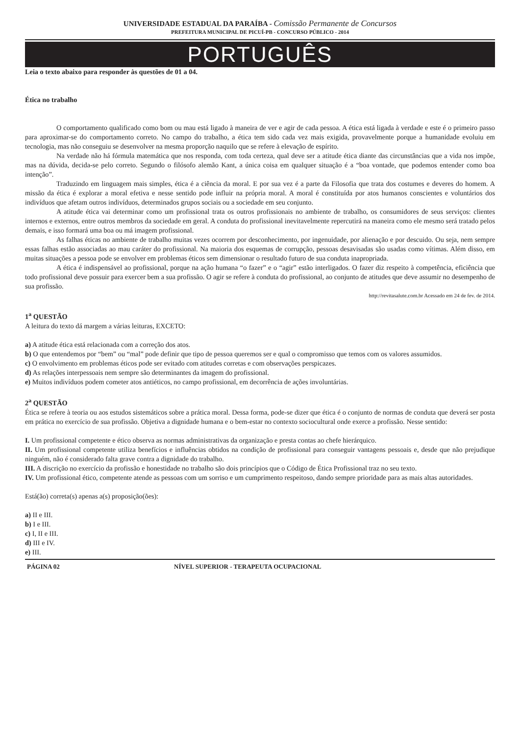UNIVERSIDADE ESTADUAL DA PARAÍBA - Comissão Permanente de Concursos
PREFEITURA MUNICIPAL DE PICUÍ-PB - CONCURSO PÚBLICO - 2014
PORTUGUÊS
Leia o texto abaixo para responder às questões de 01 a 04.
Ética no trabalho
O comportamento qualificado como bom ou mau está ligado à maneira de ver e agir de cada pessoa. A ética está ligada à verdade e este é o primeiro passo para aproximar-se do comportamento correto. No campo do trabalho, a ética tem sido cada vez mais exigida, provavelmente porque a humanidade evoluiu em tecnologia, mas não conseguiu se desenvolver na mesma proporção naquilo que se refere à elevação de espírito.
Na verdade não há fórmula matemática que nos responda, com toda certeza, qual deve ser a atitude ética diante das circunstâncias que a vida nos impõe, mas na dúvida, decida-se pelo correto. Segundo o filósofo alemão Kant, a única coisa em qualquer situação é a “boa vontade, que podemos entender como boa intenção”.
Traduzindo em linguagem mais simples, ética é a ciência da moral. E por sua vez é a parte da Filosofia que trata dos costumes e deveres do homem. A missão da ética é explorar a moral efetiva e nesse sentido pode influir na própria moral. A moral é constituída por atos humanos conscientes e voluntários dos indivíduos que afetam outros indivíduos, determinados grupos sociais ou a sociedade em seu conjunto.
A atitude ética vai determinar como um profissional trata os outros profissionais no ambiente de trabalho, os consumidores de seus serviços: clientes internos e externos, entre outros membros da sociedade em geral. A conduta do profissional inevitavelmente repercutirá na maneira como ele mesmo será tratado pelos demais, e isso formará uma boa ou má imagem profissional.
As falhas éticas no ambiente de trabalho muitas vezes ocorrem por desconhecimento, por ingenuidade, por alienação e por descuido. Ou seja, nem sempre essas falhas estão associadas ao mau caráter do profissional. Na maioria dos esquemas de corrupção, pessoas desavisadas são usadas como vítimas. Além disso, em muitas situações a pessoa pode se envolver em problemas éticos sem dimensionar o resultado futuro de sua conduta inapropriada.
A ética é indispensável ao profissional, porque na ação humana “o fazer” e o “agir” estão interligados. O fazer diz respeito à competência, eficiência que todo profissional deve possuir para exercer bem a sua profissão. O agir se refere à conduta do profissional, ao conjunto de atitudes que deve assumir no desempenho de sua profissão.
http://revitasalute.com.br Acessado em 24 de fev. de 2014.
1<sup>a</sup> QUESTÃO
A leitura do texto dá margem a várias leituras, EXCETO:
a) A atitude ética está relacionada com a correção dos atos.
b) O que entendemos por “bem” ou “mal” pode definir que tipo de pessoa queremos ser e qual o compromisso que temos com os valores assumidos.
c) O envolvimento em problemas éticos pode ser evitado com atitudes corretas e com observações perspicazes.
d) As relações interpessoais nem sempre são determinantes da imagem do profissional.
e) Muitos indivíduos podem cometer atos antiéticos, no campo profissional, em decorrência de ações involuntárias.
2<sup>a</sup> QUESTÃO
Ética se refere à teoria ou aos estudos sistemáticos sobre a prática moral. Dessa forma, pode-se dizer que ética é o conjunto de normas de conduta que deverá ser posta em prática no exercício de sua profissão. Objetiva a dignidade humana e o bem-estar no contexto sociocultural onde exerce a profissão. Nesse sentido:
I. Um profissional competente e ético observa as normas administrativas da organização e presta contas ao chefe hierárquico.
II. Um profissional competente utiliza benefícios e influências obtidos na condição de profissional para conseguir vantagens pessoais e, desde que não prejudique ninguém, não é considerado falta grave contra a dignidade do trabalho.
III. A discrição no exercício da profissão e honestidade no trabalho são dois princípios que o Código de Ética Profissional traz no seu texto.
IV. Um profissional ético, competente atende as pessoas com um sorriso e um cumprimento respeitoso, dando sempre prioridade para as mais altas autoridades.
Está(ão) correta(s) apenas a(s) proposição(ões):
a) II e III.
b) I e III.
c) I, II e III.
d) III e IV.
e) III.
PÁGINA 02 NÍVEL SUPERIOR - TERAPEUTA OCUPACIONAL